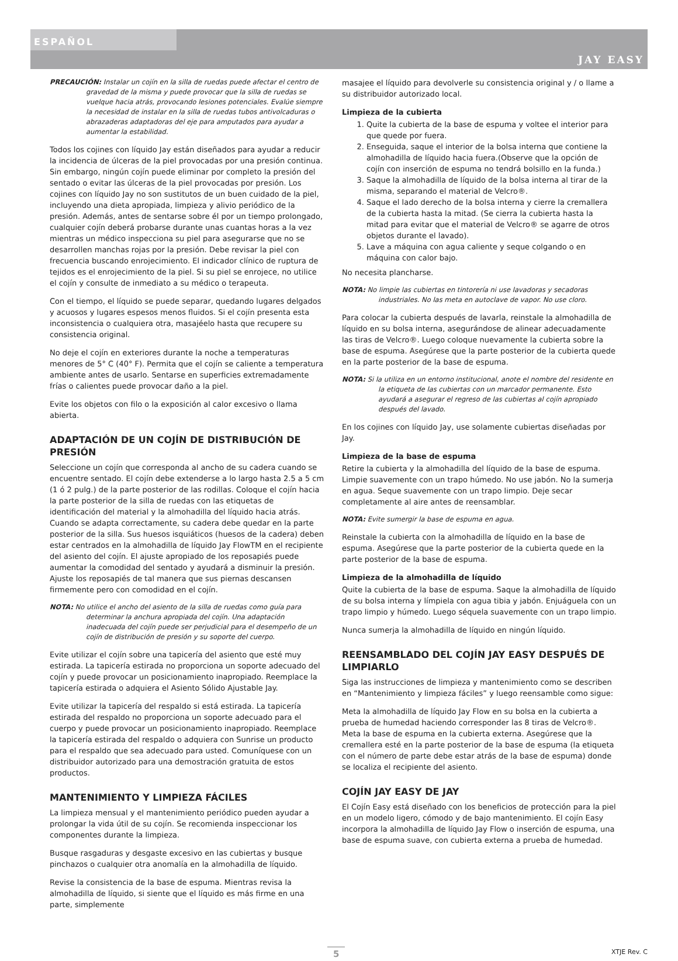ESPAÑOL
JAY EASY
PRECAUCIÓN: Instalar un cojín en la silla de ruedas puede afectar el centro de gravedad de la misma y puede provocar que la silla de ruedas se vuelque hacia atrás, provocando lesiones potenciales. Evalúe siempre la necesidad de instalar en la silla de ruedas tubos antivolcaduras o abrazaderas adaptadoras del eje para amputados para ayudar a aumentar la estabilidad.
Todos los cojines con líquido Jay están diseñados para ayudar a reducir la incidencia de úlceras de la piel provocadas por una presión continua. Sin embargo, ningún cojín puede eliminar por completo la presión del sentado o evitar las úlceras de la piel provocadas por presión. Los cojines con líquido Jay no son sustitutos de un buen cuidado de la piel, incluyendo una dieta apropiada, limpieza y alivio periódico de la presión. Además, antes de sentarse sobre él por un tiempo prolongado, cualquier cojín deberá probarse durante unas cuantas horas a la vez mientras un médico inspecciona su piel para asegurarse que no se desarrollen manchas rojas por la presión. Debe revisar la piel con frecuencia buscando enrojecimiento. El indicador clínico de ruptura de tejidos es el enrojecimiento de la piel. Si su piel se enrojece, no utilice el cojín y consulte de inmediato a su médico o terapeuta.
Con el tiempo, el líquido se puede separar, quedando lugares delgados y acuosos y lugares espesos menos fluidos. Si el cojín presenta esta inconsistencia o cualquiera otra, masajéelo hasta que recupere su consistencia original.
No deje el cojín en exteriores durante la noche a temperaturas menores de 5° C (40° F). Permita que el cojín se caliente a temperatura ambiente antes de usarlo. Sentarse en superficies extremadamente frías o calientes puede provocar daño a la piel.
Evite los objetos con filo o la exposición al calor excesivo o llama abierta.
ADAPTACIÓN DE UN COJÍN DE DISTRIBUCIÓN DE PRESIÓN
Seleccione un cojín que corresponda al ancho de su cadera cuando se encuentre sentado. El cojín debe extenderse a lo largo hasta 2.5 a 5 cm (1 ó 2 pulg.) de la parte posterior de las rodillas. Coloque el cojín hacia la parte posterior de la silla de ruedas con las etiquetas de identificación del material y la almohadilla del líquido hacia atrás. Cuando se adapta correctamente, su cadera debe quedar en la parte posterior de la silla. Sus huesos isquiáticos (huesos de la cadera) deben estar centrados en la almohadilla de líquido Jay FlowTM en el recipiente del asiento del cojín. El ajuste apropiado de los reposapiés puede aumentar la comodidad del sentado y ayudará a disminuir la presión. Ajuste los reposapiés de tal manera que sus piernas descansen firmemente pero con comodidad en el cojín.
NOTA: No utilice el ancho del asiento de la silla de ruedas como guía para determinar la anchura apropiada del cojín. Una adaptación inadecuada del cojín puede ser perjudicial para el desempeño de un cojín de distribución de presión y su soporte del cuerpo.
Evite utilizar el cojín sobre una tapicería del asiento que esté muy estirada. La tapicería estirada no proporciona un soporte adecuado del cojín y puede provocar un posicionamiento inapropiado. Reemplace la tapicería estirada o adquiera el Asiento Sólido Ajustable Jay.
Evite utilizar la tapicería del respaldo si está estirada. La tapicería estirada del respaldo no proporciona un soporte adecuado para el cuerpo y puede provocar un posicionamiento inapropiado. Reemplace la tapicería estirada del respaldo o adquiera con Sunrise un producto para el respaldo que sea adecuado para usted. Comuníquese con un distribuidor autorizado para una demostración gratuita de estos productos.
MANTENIMIENTO Y LIMPIEZA FÁCILES
La limpieza mensual y el mantenimiento periódico pueden ayudar a prolongar la vida útil de su cojín. Se recomienda inspeccionar los componentes durante la limpieza.
Busque rasgaduras y desgaste excesivo en las cubiertas y busque pinchazos o cualquier otra anomalía en la almohadilla de líquido.
Revise la consistencia de la base de espuma. Mientras revisa la almohadilla de líquido, si siente que el líquido es más firme en una parte, simplemente
masajee el líquido para devolverle su consistencia original y / o llame a su distribuidor autorizado local.
Limpieza de la cubierta
1. Quite la cubierta de la base de espuma y voltee el interior para que quede por fuera.
2. Enseguida, saque el interior de la bolsa interna que contiene la almohadilla de líquido hacia fuera.(Observe que la opción de cojín con inserción de espuma no tendrá bolsillo en la funda.)
3. Saque la almohadilla de líquido de la bolsa interna al tirar de la misma, separando el material de Velcro®.
4. Saque el lado derecho de la bolsa interna y cierre la cremallera de la cubierta hasta la mitad. (Se cierra la cubierta hasta la mitad para evitar que el material de Velcro® se agarre de otros objetos durante el lavado).
5. Lave a máquina con agua caliente y seque colgando o en máquina con calor bajo.
No necesita plancharse.
NOTA: No limpie las cubiertas en tintorería ni use lavadoras y secadoras industriales. No las meta en autoclave de vapor. No use cloro.
Para colocar la cubierta después de lavarla, reinstale la almohadilla de líquido en su bolsa interna, asegurándose de alinear adecuadamente las tiras de Velcro®. Luego coloque nuevamente la cubierta sobre la base de espuma. Asegúrese que la parte posterior de la cubierta quede en la parte posterior de la base de espuma.
NOTA: Si la utiliza en un entorno institucional, anote el nombre del residente en la etiqueta de las cubiertas con un marcador permanente. Esto ayudará a asegurar el regreso de las cubiertas al cojín apropiado después del lavado.
En los cojines con líquido Jay, use solamente cubiertas diseñadas por Jay.
Limpieza de la base de espuma
Retire la cubierta y la almohadilla del líquido de la base de espuma. Limpie suavemente con un trapo húmedo. No use jabón. No la sumerja en agua. Seque suavemente con un trapo limpio. Deje secar completamente al aire antes de reensamblar.
NOTA: Evite sumergir la base de espuma en agua.
Reinstale la cubierta con la almohadilla de líquido en la base de espuma. Asegúrese que la parte posterior de la cubierta quede en la parte posterior de la base de espuma.
Limpieza de la almohadilla de líquido
Quite la cubierta de la base de espuma. Saque la almohadilla de líquido de su bolsa interna y límpiela con agua tibia y jabón. Enjuáguela con un trapo limpio y húmedo. Luego séquela suavemente con un trapo limpio.
Nunca sumerja la almohadilla de líquido en ningún líquido.
REENSAMBLADO DEL COJÍN JAY EASY DESPUÉS DE LIMPIARLO
Siga las instrucciones de limpieza y mantenimiento como se describen en “Mantenimiento y limpieza fáciles” y luego reensamble como sigue:
Meta la almohadilla de líquido Jay Flow en su bolsa en la cubierta a prueba de humedad haciendo corresponder las 8 tiras de Velcro®. Meta la base de espuma en la cubierta externa. Asegúrese que la cremallera esté en la parte posterior de la base de espuma (la etiqueta con el número de parte debe estar atrás de la base de espuma) donde se localiza el recipiente del asiento.
COJÍN JAY EASY DE JAY
El Cojín Easy está diseñado con los beneficios de protección para la piel en un modelo ligero, cómodo y de bajo mantenimiento. El cojín Easy incorpora la almohadilla de líquido Jay Flow o inserción de espuma, una base de espuma suave, con cubierta externa a prueba de humedad.
5 XTJE Rev. C